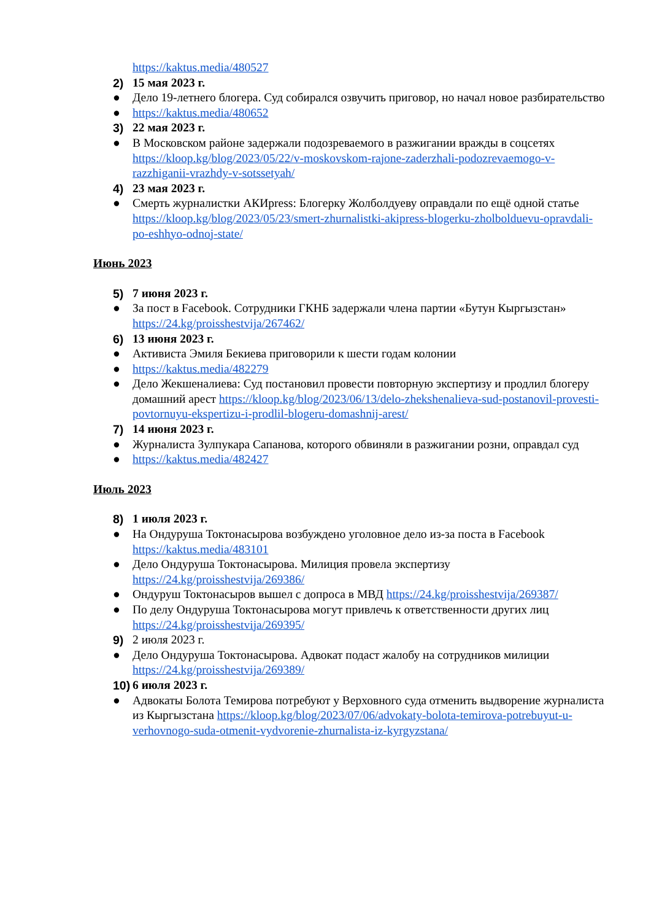https://kaktus.media/480527
2) 15 мая 2023 г.
● Дело 19-летнего блогера. Суд собирался озвучить приговор, но начал новое разбирательство
● https://kaktus.media/480652
3) 22 мая 2023 г.
● В Московском районе задержали подозреваемого в разжигании вражды в соцсетях https://kloop.kg/blog/2023/05/22/v-moskovskom-rajone-zaderzhali-podozrevaemogo-v-razzhiganii-vrazhdy-v-sotssetyah/
4) 23 мая 2023 г.
● Смерть журналистки АКИpress: Блогерку Жолболдуеву оправдали по ещё одной статье https://kloop.kg/blog/2023/05/23/smert-zhurnalistki-akipress-blogerku-zholbolduevu-opravdali-po-eshhyo-odnoj-state/
Июнь 2023
5) 7 июня 2023 г.
● За пост в Facebook. Сотрудники ГКНБ задержали члена партии «Бутун Кыргызстан» https://24.kg/proisshestvija/267462/
6) 13 июня 2023 г.
● Активиста Эмиля Бекиева приговорили к шести годам колонии
● https://kaktus.media/482279
● Дело Жекшеналиева: Суд постановил провести повторную экспертизу и продлил блогеру домашний арест https://kloop.kg/blog/2023/06/13/delo-zhekshenalieva-sud-postanovil-provesti-povtornuyu-ekspertizu-i-prodlil-blogeru-domashnij-arest/
7) 14 июня 2023 г.
● Журналиста Зулпукара Сапанова, которого обвиняли в разжигании розни, оправдал суд
● https://kaktus.media/482427
Июль 2023
8) 1 июля 2023 г.
● На Ондуруша Токтонасырова возбуждено уголовное дело из-за поста в Facebook https://kaktus.media/483101
● Дело Ондуруша Токтонасырова. Милиция провела экспертизу https://24.kg/proisshestvija/269386/
● Ондуруш Токтонасыров вышел с допроса в МВД https://24.kg/proisshestvija/269387/
● По делу Ондуруша Токтонасырова могут привлечь к ответственности других лиц https://24.kg/proisshestvija/269395/
9) 2 июля 2023 г.
● Дело Ондуруша Токтонасырова. Адвокат подаст жалобу на сотрудников милиции https://24.kg/proisshestvija/269389/
10)
6 июля 2023 г.
● Адвокаты Болота Темирова потребуют у Верховного суда отменить выдворение журналиста из Кыргызстана https://kloop.kg/blog/2023/07/06/advokaty-bolota-temirova-potrebuyut-u-verhovnogo-suda-otmenit-vydvorenie-zhurnalista-iz-kyrgyzstana/